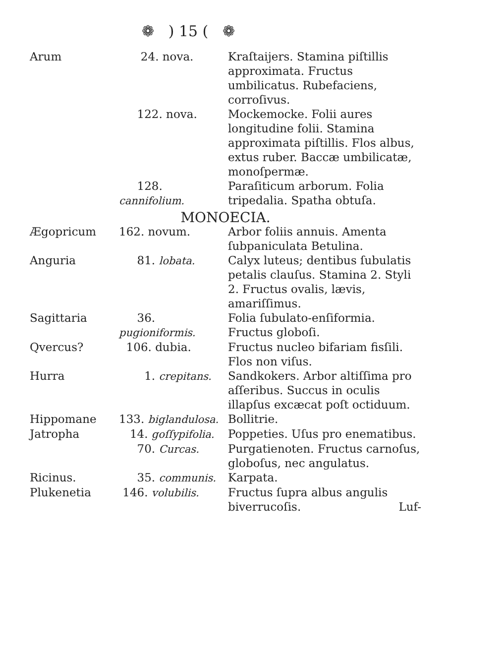❁ ) 15 ( ❁
| Arum | 24. nova. | Kraſtaijers. Stamina piſtillis approximata. Fructus umbilicatus. Rubefaciens, corroſivus. |
| | 122. nova. | Mockemocke. Folii aures longitudine folii. Stamina approximata piſtillis. Flos albus, extus ruber. Baccæ umbilicatæ, monoſpermæ. |
| | 128. cannifolium. | Paraſiticum arborum. Folia tripedalia. Spatha obtuſa. |
| MONOECIA. | | |
| Ægopricum | 162. novum. | Arbor foliis annuis. Amenta ſubpaniculata Betulina. |
| Anguria | 81. lobata. | Calyx luteus; dentibus ſubulatis petalis clauſus. Stamina 2. Styli 2. Fructus ovalis, lævis, amariſſimus. |
| Sagittaria | 36. pugioniformis. | Folia ſubulato-enſiformia. Fructus globoſi. |
| Qvercus? | 106. dubia. | Fructus nucleo bifariam fisſili. Flos non viſus. |
| Hurra | 1. crepitans. | Sandkokers. Arbor altiſſima pro aſſeribus. Succus in oculis illapſus excæcat poſt octiduum. |
| Hippomane | 133. biglandulosa. | Bollitrie. |
| Jatropha | 14. goſſypifolia. | Poppeties. Uſus pro enematibus. |
| | 70. Curcas. | Purgatienoten. Fructus carnoſus, globoſus, nec angulatus. |
| Ricinus. | 35. communis. | Karpata. |
| Plukenetia | 146. volubilis. | Fructus ſupra albus angulis biverrucoſis. Luf- |